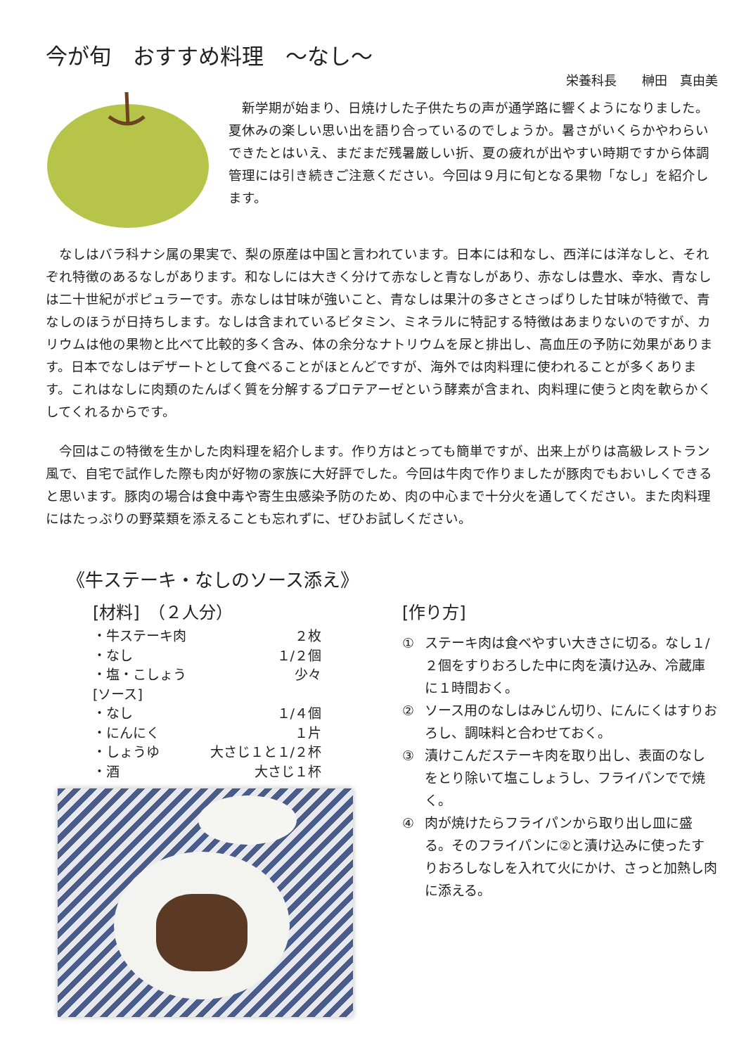今が旬　おすすめ料理　～なし～
栄養科長　　榊田　真由美
　新学期が始まり、日焼けした子供たちの声が通学路に響くようになりました。夏休みの楽しい思い出を語り合っているのでしょうか。暑さがいくらかやわらいできたとはいえ、まだまだ残暑厳しい折、夏の疲れが出やすい時期ですから体調管理には引き続きご注意ください。今回は９月に旬となる果物「なし」を紹介します。
　なしはバラ科ナシ属の果実で、梨の原産は中国と言われています。日本には和なし、西洋には洋なしと、それぞれ特徴のあるなしがあります。和なしには大きく分けて赤なしと青なしがあり、赤なしは豊水、幸水、青なしは二十世紀がポピュラーです。赤なしは甘味が強いこと、青なしは果汁の多さとさっぱりした甘味が特徴で、青なしのほうが日持ちします。なしは含まれているビタミン、ミネラルに特記する特徴はあまりないのですが、カリウムは他の果物と比べて比較的多く含み、体の余分なナトリウムを尿と排出し、高血圧の予防に効果があります。日本でなしはデザートとして食べることがほとんどですが、海外では肉料理に使われることが多くあります。これはなしに肉類のたんぱく質を分解するプロテアーゼという酵素が含まれ、肉料理に使うと肉を軟らかくしてくれるからです。
　今回はこの特徴を生かした肉料理を紹介します。作り方はとっても簡単ですが、出来上がりは高級レストラン風で、自宅で試作した際も肉が好物の家族に大好評でした。今回は牛肉で作りましたが豚肉でもおいしくできると思います。豚肉の場合は食中毒や寄生虫感染予防のため、肉の中心まで十分火を通してください。また肉料理にはたっぷりの野菜類を添えることも忘れずに、ぜひお試しください。
《牛ステーキ・なしのソース添え》
[材料]　（２人分）
・牛ステーキ肉 ２枚
・なし １/２個
・塩・こしょう 少々
[ソース]
・なし １/４個
・にんにく １片
・しょうゆ 大さじ１と１/２杯
・酒 大さじ１杯
[作り方]
① ステーキ肉は食べやすい大きさに切る。なし１/２個をすりおろした中に肉を漬け込み、冷蔵庫に１時間おく。
② ソース用のなしはみじん切り、にんにくはすりおろし、調味料と合わせておく。
③ 漬けこんだステーキ肉を取り出し、表面のなしをとり除いて塩こしょうし、フライパンでで焼く。
④ 肉が焼けたらフライパンから取り出し皿に盛る。そのフライパンに②と漬け込みに使ったすりおろしなしを入れて火にかけ、さっと加熱し肉に添える。